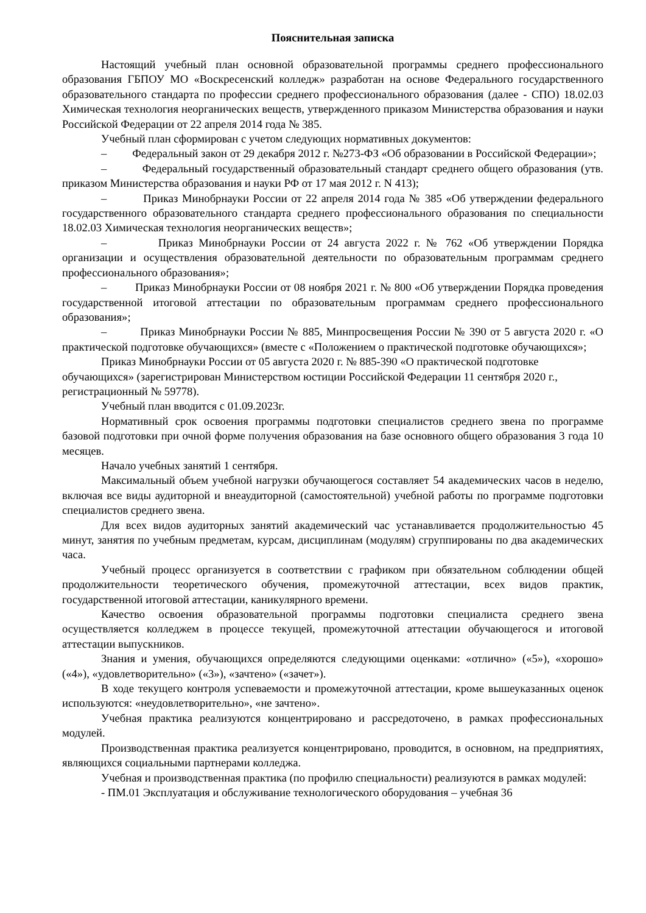Пояснительная записка
Настоящий учебный план основной образовательной программы среднего профессионального образования ГБПОУ МО «Воскресенский колледж» разработан на основе Федерального государственного образовательного стандарта по профессии среднего профессионального образования (далее - СПО) 18.02.03 Химическая технология неорганических веществ, утвержденного приказом Министерства образования и науки Российской Федерации от 22 апреля 2014 года № 385.
Учебный план сформирован с учетом следующих нормативных документов:
– Федеральный закон от 29 декабря 2012 г. №273-ФЗ «Об образовании в Российской Федерации»;
– Федеральный государственный образовательный стандарт среднего общего образования (утв. приказом Министерства образования и науки РФ от 17 мая 2012 г. N 413);
– Приказ Минобрнауки России от 22 апреля 2014 года № 385 «Об утверждении федерального государственного образовательного стандарта среднего профессионального образования по специальности 18.02.03 Химическая технология неорганических веществ»;
– Приказ Минобрнауки России от 24 августа 2022 г. № 762 «Об утверждении Порядка организации и осуществления образовательной деятельности по образовательным программам среднего профессионального образования»;
– Приказ Минобрнауки России от 08 ноября 2021 г. № 800 «Об утверждении Порядка проведения государственной итоговой аттестации по образовательным программам среднего профессионального образования»;
– Приказ Минобрнауки России № 885, Минпросвещения России № 390 от 5 августа 2020 г. «О практической подготовке обучающихся» (вместе с «Положением о практической подготовке обучающихся»;
Приказ Минобрнауки России от 05 августа 2020 г. № 885-390 «О практической подготовке обучающихся» (зарегистрирован Министерством юстиции Российской Федерации 11 сентября 2020 г., регистрационный № 59778).
Учебный план вводится с 01.09.2023г.
Нормативный срок освоения программы подготовки специалистов среднего звена по программе базовой подготовки при очной форме получения образования на базе основного общего образования 3 года 10 месяцев.
Начало учебных занятий 1 сентября.
Максимальный объем учебной нагрузки обучающегося составляет 54 академических часов в неделю, включая все виды аудиторной и внеаудиторной (самостоятельной) учебной работы по программе подготовки специалистов среднего звена.
Для всех видов аудиторных занятий академический час устанавливается продолжительностью 45 минут, занятия по учебным предметам, курсам, дисциплинам (модулям) сгруппированы по два академических часа.
Учебный процесс организуется в соответствии с графиком при обязательном соблюдении общей продолжительности теоретического обучения, промежуточной аттестации, всех видов практик, государственной итоговой аттестации, каникулярного времени.
Качество освоения образовательной программы подготовки специалиста среднего звена осуществляется колледжем в процессе текущей, промежуточной аттестации обучающегося и итоговой аттестации выпускников.
Знания и умения, обучающихся определяются следующими оценками: «отлично» («5»), «хорошо» («4»), «удовлетворительно» («3»), «зачтено» («зачет»).
В ходе текущего контроля успеваемости и промежуточной аттестации, кроме вышеуказанных оценок используются: «неудовлетворительно», «не зачтено».
Учебная практика реализуются концентрировано и рассредоточено, в рамках профессиональных модулей.
Производственная практика реализуется концентрировано, проводится, в основном, на предприятиях, являющихся социальными партнерами колледжа.
Учебная и производственная практика (по профилю специальности) реализуются в рамках модулей:
- ПМ.01 Эксплуатация и обслуживание технологического оборудования – учебная 36